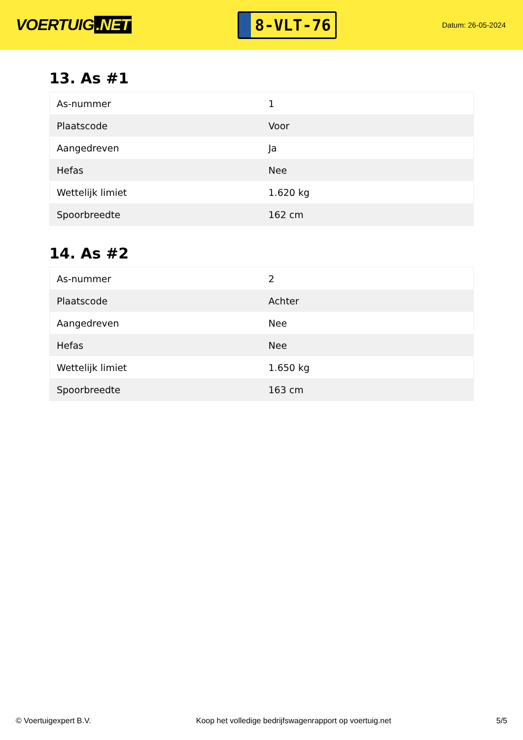VOERTUIG.NET
8-VLT-76
Datum: 26-05-2024
13. As #1
| As-nummer | 1 |
| Plaatscode | Voor |
| Aangedreven | Ja |
| Hefas | Nee |
| Wettelijk limiet | 1.620 kg |
| Spoorbreedte | 162 cm |
14. As #2
| As-nummer | 2 |
| Plaatscode | Achter |
| Aangedreven | Nee |
| Hefas | Nee |
| Wettelijk limiet | 1.650 kg |
| Spoorbreedte | 163 cm |
© Voertuigexpert B.V. Koop het volledige bedrijfswagenrapport op voertuig.net 5/5